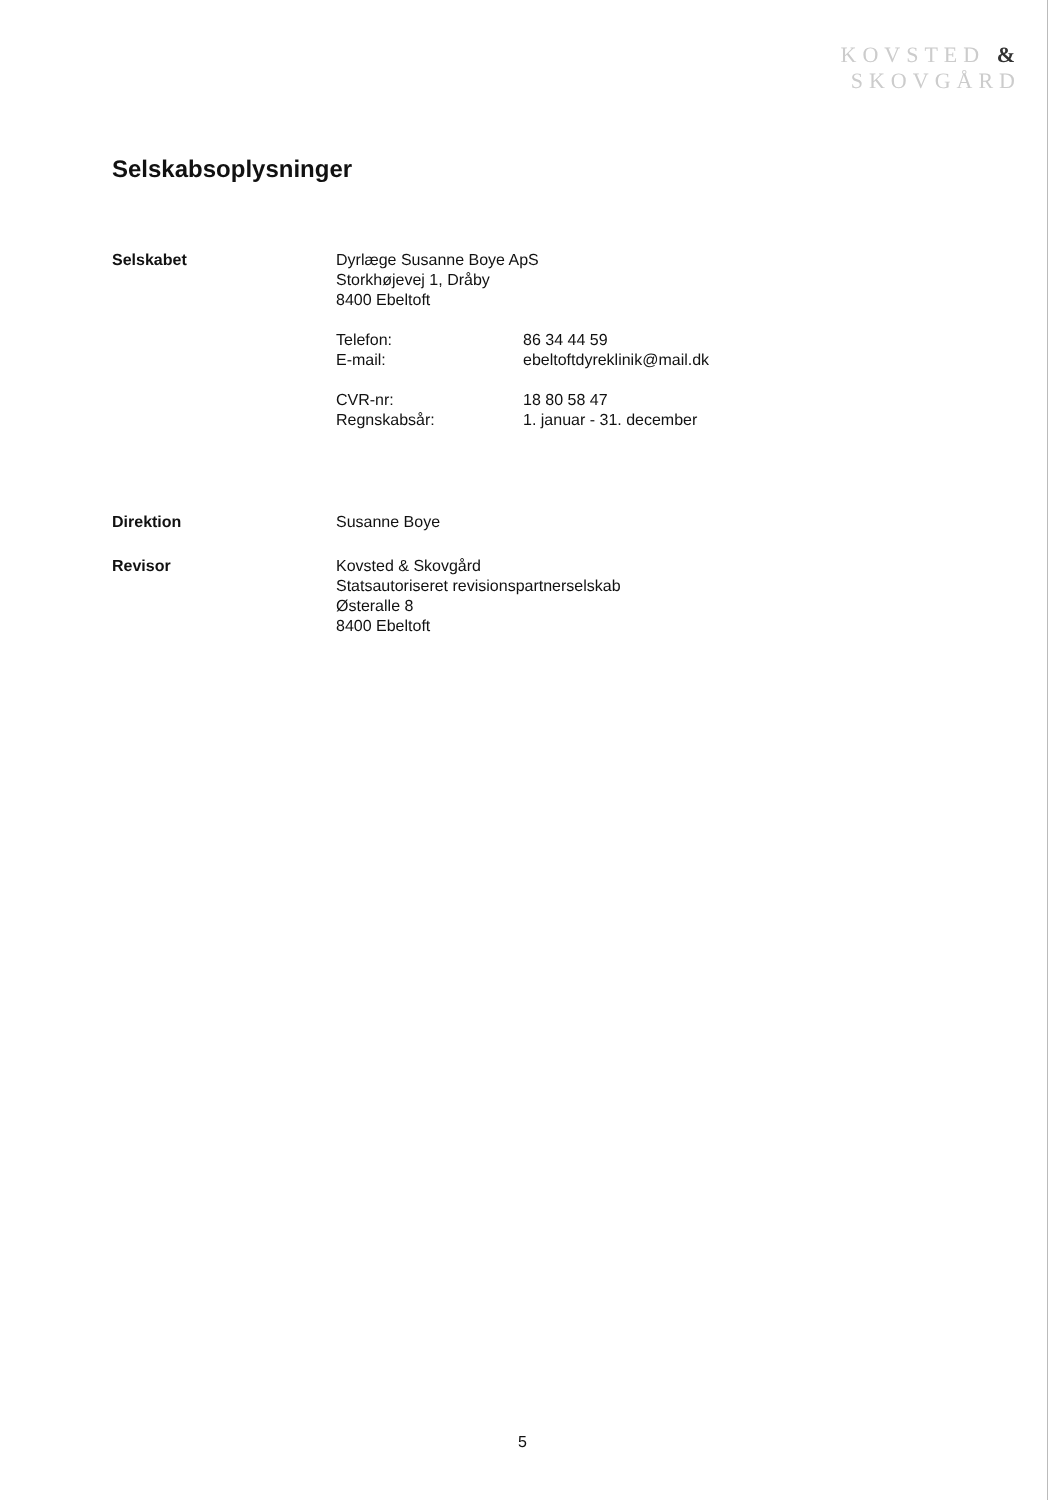KOVSTED &
SKOVGÅRD
Selskabsoplysninger
Selskabet Dyrlæge Susanne Boye ApS
Storkhøjevej 1, Dråby
8400 Ebeltoft
Telefon: 86 34 44 59
E-mail: ebeltoftdyreklinik@mail.dk
CVR-nr: 18 80 58 47
Regnskabsår: 1. januar - 31. december
Direktion Susanne Boye
Revisor Kovsted & Skovgård
Statsautoriseret revisionspartnerselskab
Østeralle 8
8400 Ebeltoft
5